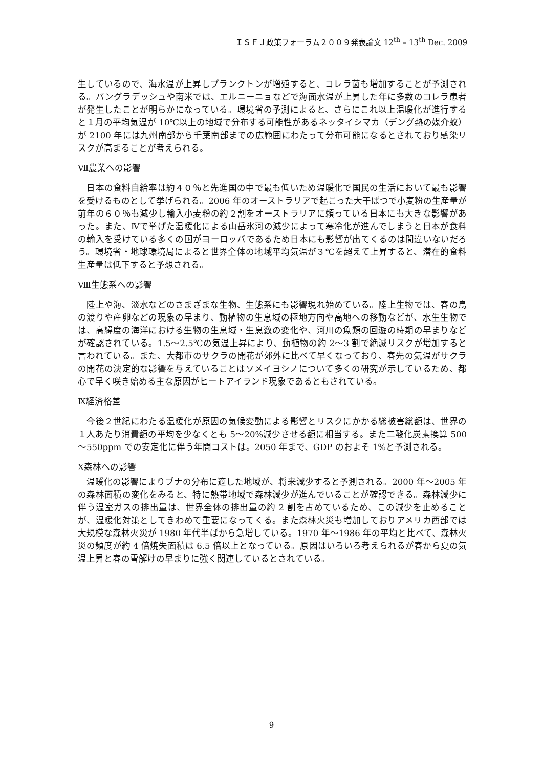ＩＳＦＪ政策フォーラム２００９発表論文 12<sup>th</sup> – 13<sup>th</sup> Dec. 2009
生しているので、海水温が上昇しプランクトンが増殖すると、コレラ菌も増加することが予測される。バングラデッシュや南米では、エルニーニョなどで海面水温が上昇した年に多数のコレラ患者が発生したことが明らかになっている。環境省の予測によると、さらにこれ以上温暖化が進行すると１月の平均気温が 10℃以上の地域で分布する可能性があるネッタイシマカ（デング熱の媒介蚊）が 2100 年には九州南部から千葉南部までの広範囲にわたって分布可能になるとされており感染リスクが高まることが考えられる。
Ⅶ農業への影響
　日本の食料自給率は約４０％と先進国の中で最も低いため温暖化で国民の生活において最も影響を受けるものとして挙げられる。2006 年のオーストラリアで起こった大干ばつで小麦粉の生産量が前年の６０％も減少し輸入小麦粉の約２割をオーストラリアに頼っている日本にも大きな影響があった。また、Ⅳで挙げた温暖化による山岳氷河の減少によって寒冷化が進んでしまうと日本が食料の輸入を受けている多くの国がヨーロッパであるため日本にも影響が出てくるのは間違いないだろう。環境省・地球環境局によると世界全体の地域平均気温が３℃を超えて上昇すると、潜在的食料生産量は低下すると予想される。
Ⅷ生態系への影響
　陸上や海、淡水などのさまざまな生物、生態系にも影響現れ始めている。陸上生物では、春の鳥の渡りや産卵などの現象の早まり、動植物の生息域の極地方向や高地への移動などが、水生生物では、高緯度の海洋における生物の生息域・生息数の変化や、河川の魚類の回遊の時期の早まりなどが確認されている。1.5～2.5℃の気温上昇により、動植物の約 2～3 割で絶滅リスクが増加すると言われている。また、大都市のサクラの開花が郊外に比べて早くなっており、春先の気温がサクラの開花の決定的な影響を与えていることはソメイヨシノについて多くの研究が示しているため、都心で早く咲き始める主な原因がヒートアイランド現象であるともされている。
Ⅸ経済格差
　今後２世紀にわたる温暖化が原因の気候変動による影響とリスクにかかる総被害総額は、世界の１人あたり消費額の平均を少なくとも 5～20%減少させる額に相当する。また二酸化炭素換算 500～550ppm での安定化に伴う年間コストは。2050 年まで、GDP のおよそ 1%と予測される。
Ⅹ森林への影響
　温暖化の影響によりブナの分布に適した地域が、将来減少すると予測される。2000 年～2005 年の森林面積の変化をみると、特に熱帯地域で森林減少が進んでいることが確認できる。森林減少に伴う温室ガスの排出量は、世界全体の排出量の約 2 割を占めているため、この減少を止めることが、温暖化対策としてきわめて重要になってくる。また森林火災も増加しておりアメリカ西部では大規模な森林火災が 1980 年代半ばから急増している。1970 年～1986 年の平均と比べて、森林火災の頻度が約 4 倍焼失面積は 6.5 倍以上となっている。原因はいろいろ考えられるが春から夏の気温上昇と春の雪解けの早まりに強く関連しているとされている。
9